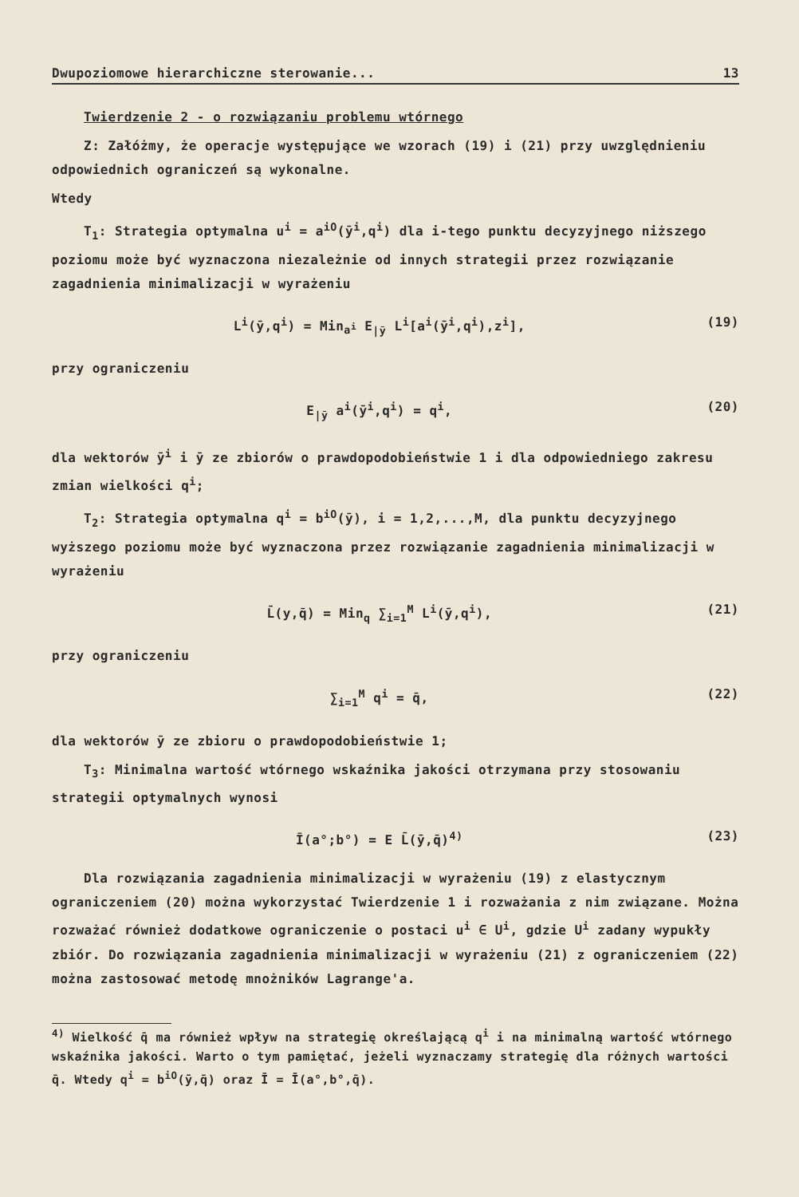Dwupoziomowe hierarchiczne sterowanie... 13
Twierdzenie 2 - o rozwiązaniu problemu wtórnego
Z: Załóżmy, że operacje występujące we wzorach (19) i (21) przy uwzględnieniu odpowiednich ograniczeń są wykonalne.
Wtedy
T<sub>1</sub>: Strategia optymalna u<sup>i</sup> = a<sup>iO</sup>(ȳ<sup>i</sup>,q<sup>i</sup>) dla i-tego punktu decyzyjnego niższego poziomu może być wyznaczona niezależnie od innych strategii przez rozwiązanie zagadnienia minimalizacji w wyrażeniu
L<sup>i</sup>(ȳ,q<sup>i</sup>) = Min<sub>a<sup>i</sup></sub> E<sub>|ȳ</sub> L<sup>i</sup>[a<sup>i</sup>(ȳ<sup>i</sup>,q<sup>i</sup>),z<sup>i</sup>], (19)
przy ograniczeniu
E<sub>|ȳ</sub> a<sup>i</sup>(ȳ<sup>i</sup>,q<sup>i</sup>) = q<sup>i</sup>, (20)
dla wektorów ȳ<sup>i</sup> i ȳ ze zbiorów o prawdopodobieństwie 1 i dla odpowiedniego zakresu zmian wielkości q<sup>i</sup>;
T<sub>2</sub>: Strategia optymalna q<sup>i</sup> = b<sup>iO</sup>(ȳ), i = 1,2,...,M, dla punktu decyzyjnego wyższego poziomu może być wyznaczona przez rozwiązanie zagadnienia minimalizacji w wyrażeniu
L̄(y,q̄) = Min<sub>q</sub> ∑<sub>i=1</sub><sup>M</sup> L<sup>i</sup>(ȳ,q<sup>i</sup>), (21)
przy ograniczeniu
∑<sub>i=1</sub><sup>M</sup> q<sup>i</sup> = q̄, (22)
dla wektorów ȳ ze zbioru o prawdopodobieństwie 1;
T<sub>3</sub>: Minimalna wartość wtórnego wskaźnika jakości otrzymana przy stosowaniu strategii optymalnych wynosi
Ī(a°;b°) = E L̄(ȳ,q̄)<sup>4)</sup> (23)
Dla rozwiązania zagadnienia minimalizacji w wyrażeniu (19) z elastycznym ograniczeniem (20) można wykorzystać Twierdzenie 1 i rozważania z nim związane. Można rozważać również dodatkowe ograniczenie o postaci u<sup>i</sup> ∈ U<sup>i</sup>, gdzie U<sup>i</sup> zadany wypukły zbiór. Do rozwiązania zagadnienia minimalizacji w wyrażeniu (21) z ograniczeniem (22) można zastosować metodę mnożników Lagrange'a.
<sup>4)</sup> Wielkość q̄ ma również wpływ na strategię określającą q<sup>i</sup> i na minimalną wartość wtórnego wskaźnika jakości. Warto o tym pamiętać, jeżeli wyznaczamy strategię dla różnych wartości q̄. Wtedy q<sup>i</sup> = b<sup>iO</sup>(ȳ,q̄) oraz Ī = Ī(a°,b°,q̄).